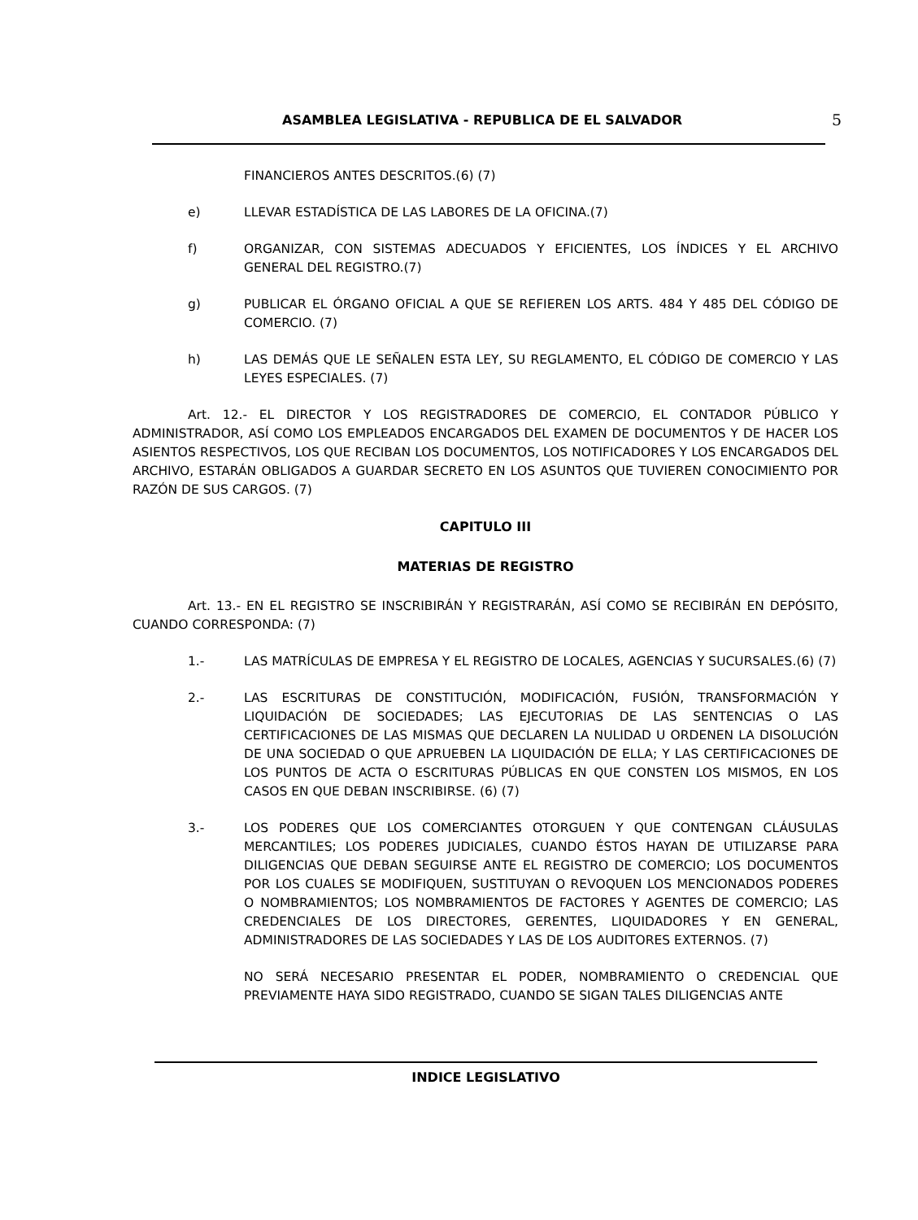ASAMBLEA LEGISLATIVA - REPUBLICA DE EL SALVADOR 5
FINANCIEROS ANTES DESCRITOS.(6) (7)
e) LLEVAR ESTADÍSTICA DE LAS LABORES DE LA OFICINA.(7)
f) ORGANIZAR, CON SISTEMAS ADECUADOS Y EFICIENTES, LOS ÍNDICES Y EL ARCHIVO GENERAL DEL REGISTRO.(7)
g) PUBLICAR EL ÓRGANO OFICIAL A QUE SE REFIEREN LOS ARTS. 484 Y 485 DEL CÓDIGO DE COMERCIO. (7)
h) LAS DEMÁS QUE LE SEÑALEN ESTA LEY, SU REGLAMENTO, EL CÓDIGO DE COMERCIO Y LAS LEYES ESPECIALES. (7)
Art. 12.- EL DIRECTOR Y LOS REGISTRADORES DE COMERCIO, EL CONTADOR PÚBLICO Y ADMINISTRADOR, ASÍ COMO LOS EMPLEADOS ENCARGADOS DEL EXAMEN DE DOCUMENTOS Y DE HACER LOS ASIENTOS RESPECTIVOS, LOS QUE RECIBAN LOS DOCUMENTOS, LOS NOTIFICADORES Y LOS ENCARGADOS DEL ARCHIVO, ESTARÁN OBLIGADOS A GUARDAR SECRETO EN LOS ASUNTOS QUE TUVIEREN CONOCIMIENTO POR RAZÓN DE SUS CARGOS. (7)
CAPITULO III
MATERIAS DE REGISTRO
Art. 13.- EN EL REGISTRO SE INSCRIBIRÁN Y REGISTRARÁN, ASÍ COMO SE RECIBIRÁN EN DEPÓSITO, CUANDO CORRESPONDA: (7)
1.- LAS MATRÍCULAS DE EMPRESA Y EL REGISTRO DE LOCALES, AGENCIAS Y SUCURSALES.(6) (7)
2.- LAS ESCRITURAS DE CONSTITUCIÓN, MODIFICACIÓN, FUSIÓN, TRANSFORMACIÓN Y LIQUIDACIÓN DE SOCIEDADES; LAS EJECUTORIAS DE LAS SENTENCIAS O LAS CERTIFICACIONES DE LAS MISMAS QUE DECLAREN LA NULIDAD U ORDENEN LA DISOLUCIÓN DE UNA SOCIEDAD O QUE APRUEBEN LA LIQUIDACIÓN DE ELLA; Y LAS CERTIFICACIONES DE LOS PUNTOS DE ACTA O ESCRITURAS PÚBLICAS EN QUE CONSTEN LOS MISMOS, EN LOS CASOS EN QUE DEBAN INSCRIBIRSE. (6) (7)
3.- LOS PODERES QUE LOS COMERCIANTES OTORGUEN Y QUE CONTENGAN CLÁUSULAS MERCANTILES; LOS PODERES JUDICIALES, CUANDO ÉSTOS HAYAN DE UTILIZARSE PARA DILIGENCIAS QUE DEBAN SEGUIRSE ANTE EL REGISTRO DE COMERCIO; LOS DOCUMENTOS POR LOS CUALES SE MODIFIQUEN, SUSTITUYAN O REVOQUEN LOS MENCIONADOS PODERES O NOMBRAMIENTOS; LOS NOMBRAMIENTOS DE FACTORES Y AGENTES DE COMERCIO; LAS CREDENCIALES DE LOS DIRECTORES, GERENTES, LIQUIDADORES Y EN GENERAL, ADMINISTRADORES DE LAS SOCIEDADES Y LAS DE LOS AUDITORES EXTERNOS. (7)
NO SERÁ NECESARIO PRESENTAR EL PODER, NOMBRAMIENTO O CREDENCIAL QUE PREVIAMENTE HAYA SIDO REGISTRADO, CUANDO SE SIGAN TALES DILIGENCIAS ANTE
INDICE LEGISLATIVO